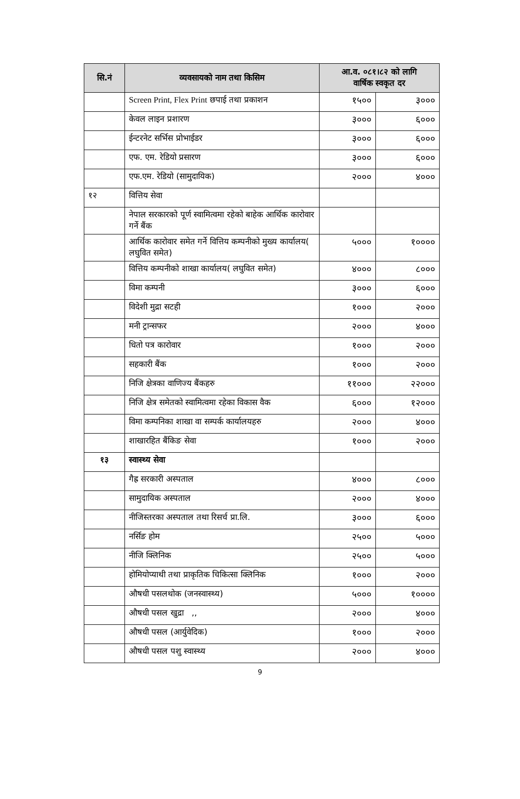| सि.नं | व्यवसायको नाम तथा किसिम | आ.व. ०८१।८२ को लागि वार्षिक स्वकृत दर | |
| --- | --- | --- | --- |
| | Screen Print, Flex Print छपाई तथा प्रकाशन | १५०० | ३००० |
| | केवल लाइन प्रशारण | ३००० | ६००० |
| | ईन्टरनेट सर्भिस प्रोभाईडर | ३००० | ६००० |
| | एफ. एम. रेडियो प्रसारण | ३००० | ६००० |
| | एफ.एम. रेडियो (सामुदायिक) | २००० | ४००० |
| १२ | वित्तिय सेवा | | |
| | नेपाल सरकारको पूर्ण स्वामित्वमा रहेको बाहेक आर्थिक कारोवार गर्ने बैंक | | |
| | आर्थिक कारोवार समेत गर्ने वित्तिय कम्पनीको मुख्य कार्यालय( लघुवित समेत) | ५००० | १०००० |
| | वित्तिय कम्पनीको शाखा कार्यालय( लघुवित समेत) | ४००० | ८००० |
| | विमा कम्पनी | ३००० | ६००० |
| | विदेशी मुद्रा सटही | १००० | २००० |
| | मनी ट्रान्सफर | २००० | ४००० |
| | धितो पत्र कारोवार | १००० | २००० |
| | सहकारी बैंक | १००० | २००० |
| | निजि क्षेत्रका वाणिज्य बैंकहरु | ११००० | २२००० |
| | निजि क्षेत्र समेतको स्वामित्वमा रहेका विकास वैक | ६००० | १२००० |
| | विमा कम्पनिका शाखा वा सम्पर्क कार्यालयहरु | २००० | ४००० |
| | शाखारहित बैंकिङ सेवा | १००० | २००० |
| १३ | स्वास्थ्य सेवा | | |
| | गैह्र सरकारी अस्पताल | ४००० | ८००० |
| | सामुदायिक अस्पताल | २००० | ४००० |
| | नीजिस्तरका अस्पताल तथा रिसर्च प्रा.लि. | ३००० | ६००० |
| | नर्सिङ होम | २५०० | ५००० |
| | नीजि क्लिनिक | २५०० | ५००० |
| | होमियोप्याथी तथा प्राकृतिक चिकित्सा क्लिनिक | १००० | २००० |
| | औषधी पसलथोक (जनस्वास्थ्य) | ५००० | १०००० |
| | औषधी पसल खुद्रा ,, | २००० | ४००० |
| | औषधी पसल (आर्युवेदिक) | १००० | २००० |
| | औषधी पसल पशु स्वास्थ्य | २००० | ४००० |
9